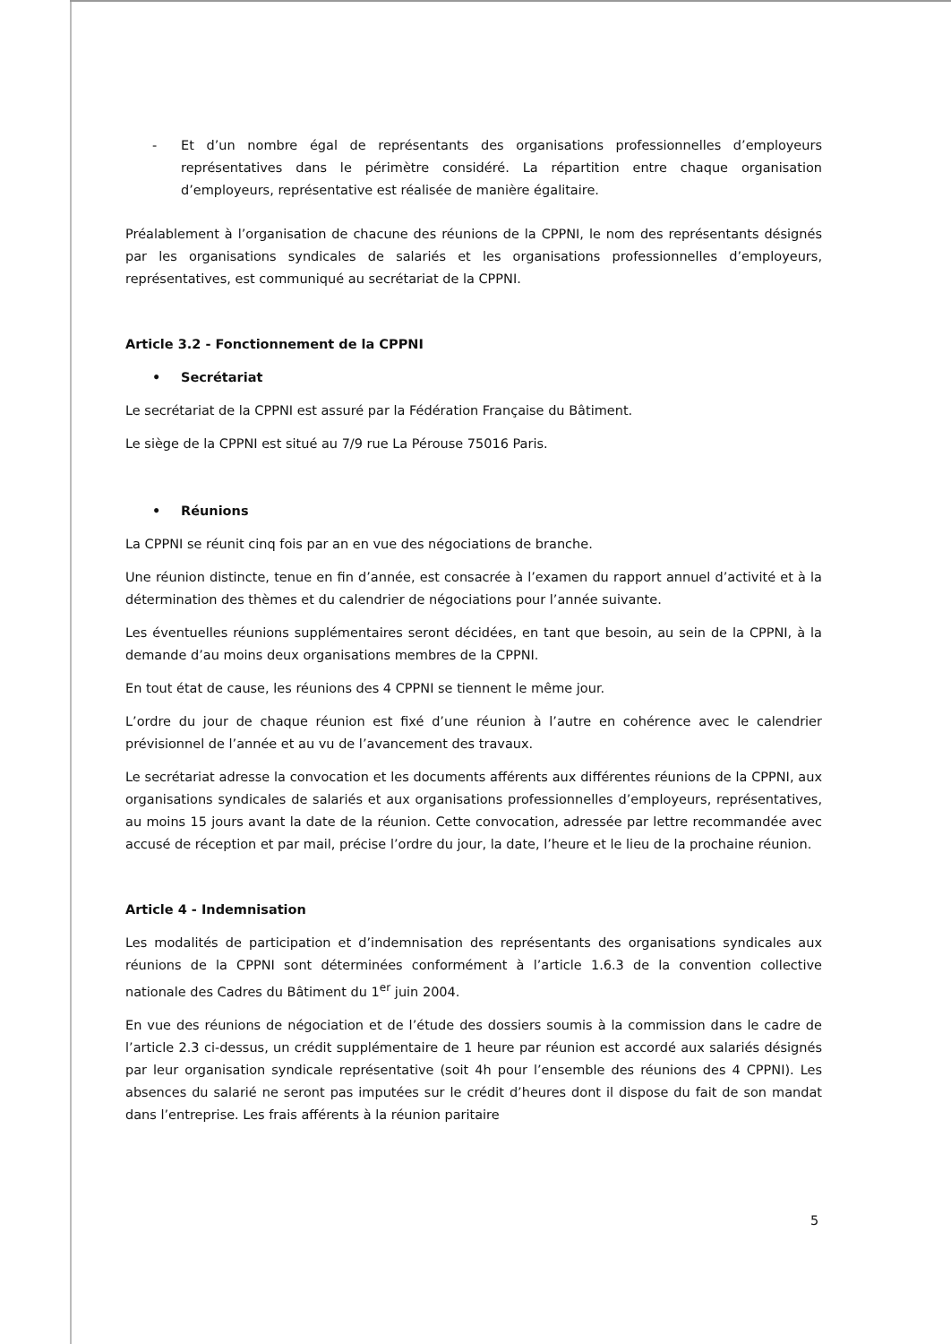- Et d’un nombre égal de représentants des organisations professionnelles d’employeurs représentatives dans le périmètre considéré. La répartition entre chaque organisation d’employeurs, représentative est réalisée de manière égalitaire.
Préalablement à l’organisation de chacune des réunions de la CPPNI, le nom des représentants désignés par les organisations syndicales de salariés et les organisations professionnelles d’employeurs, représentatives, est communiqué au secrétariat de la CPPNI.
Article 3.2 - Fonctionnement de la CPPNI
• Secrétariat
Le secrétariat de la CPPNI est assuré par la Fédération Française du Bâtiment.
Le siège de la CPPNI est situé au 7/9 rue La Pérouse 75016 Paris.
• Réunions
La CPPNI se réunit cinq fois par an en vue des négociations de branche.
Une réunion distincte, tenue en fin d’année, est consacrée à l’examen du rapport annuel d’activité et à la détermination des thèmes et du calendrier de négociations pour l’année suivante.
Les éventuelles réunions supplémentaires seront décidées, en tant que besoin, au sein de la CPPNI, à la demande d’au moins deux organisations membres de la CPPNI.
En tout état de cause, les réunions des 4 CPPNI se tiennent le même jour.
L’ordre du jour de chaque réunion est fixé d’une réunion à l’autre en cohérence avec le calendrier prévisionnel de l’année et au vu de l’avancement des travaux.
Le secrétariat adresse la convocation et les documents afférents aux différentes réunions de la CPPNI, aux organisations syndicales de salariés et aux organisations professionnelles d’employeurs, représentatives, au moins 15 jours avant la date de la réunion. Cette convocation, adressée par lettre recommandée avec accusé de réception et par mail, précise l’ordre du jour, la date, l’heure et le lieu de la prochaine réunion.
Article 4 - Indemnisation
Les modalités de participation et d’indemnisation des représentants des organisations syndicales aux réunions de la CPPNI sont déterminées conformément à l’article 1.6.3 de la convention collective nationale des Cadres du Bâtiment du 1<sup>er</sup> juin 2004.
En vue des réunions de négociation et de l’étude des dossiers soumis à la commission dans le cadre de l’article 2.3 ci-dessus, un crédit supplémentaire de 1 heure par réunion est accordé aux salariés désignés par leur organisation syndicale représentative (soit 4h pour l’ensemble des réunions des 4 CPPNI). Les absences du salarié ne seront pas imputées sur le crédit d’heures dont il dispose du fait de son mandat dans l’entreprise. Les frais afférents à la réunion paritaire
5